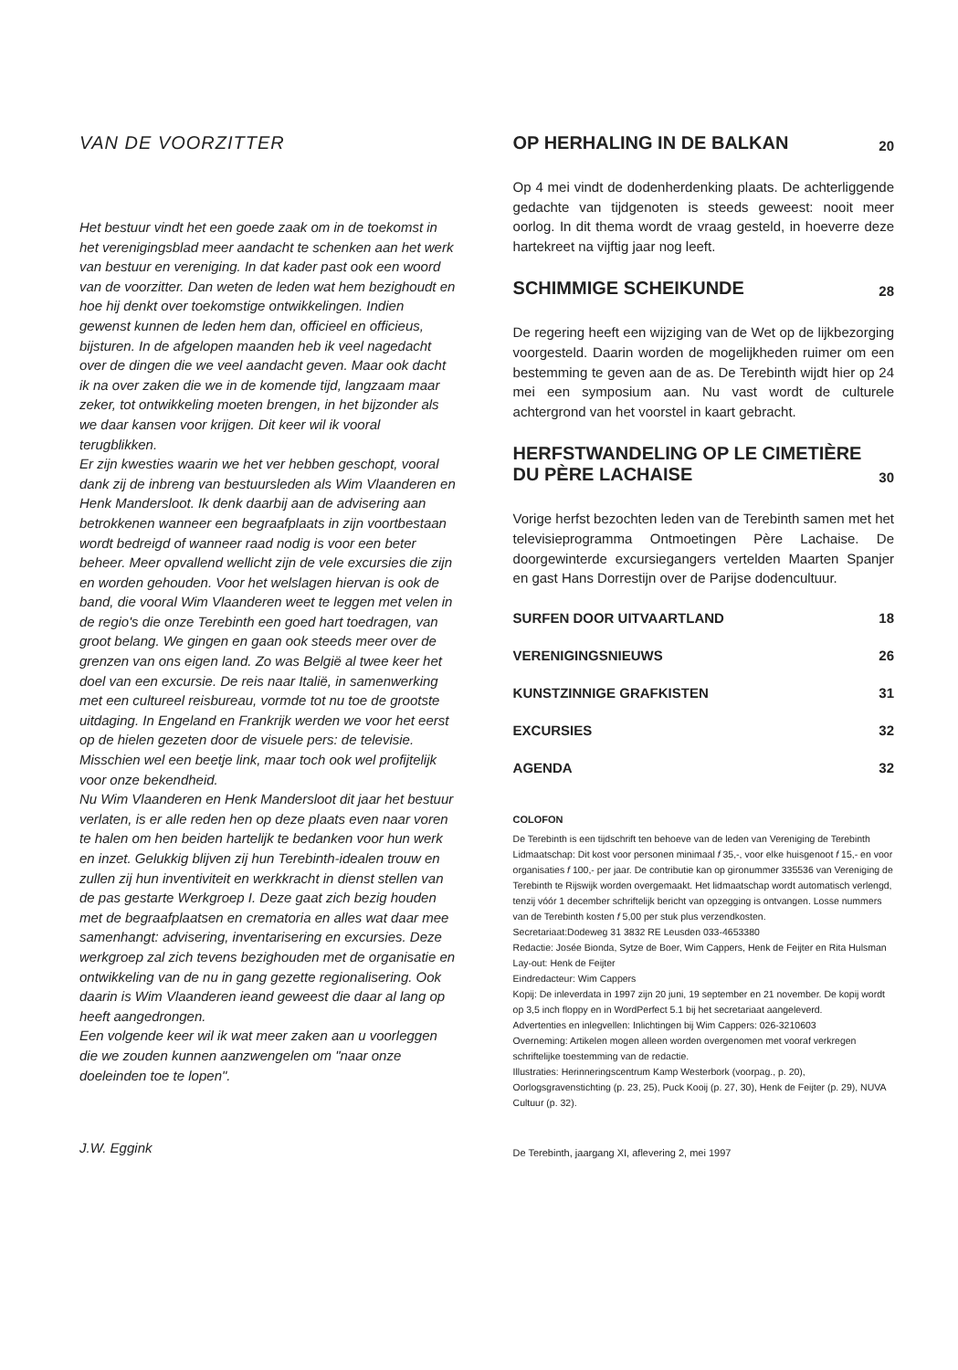VAN DE VOORZITTER
Het bestuur vindt het een goede zaak om in de toekomst in het verenigingsblad meer aandacht te schenken aan het werk van bestuur en vereniging. In dat kader past ook een woord van de voorzitter. Dan weten de leden wat hem bezighoudt en hoe hij denkt over toekomstige ontwikkelingen. Indien gewenst kunnen de leden hem dan, officieel en officieus, bijsturen. In de afgelopen maanden heb ik veel nagedacht over de dingen die we veel aandacht geven. Maar ook dacht ik na over zaken die we in de komende tijd, langzaam maar zeker, tot ontwikkeling moeten brengen, in het bijzonder als we daar kansen voor krijgen. Dit keer wil ik vooral terugblikken.
Er zijn kwesties waarin we het ver hebben geschopt, vooral dank zij de inbreng van bestuursleden als Wim Vlaanderen en Henk Mandersloot. Ik denk daarbij aan de advisering aan betrokkenen wanneer een begraafplaats in zijn voortbestaan wordt bedreigd of wanneer raad nodig is voor een beter beheer. Meer opvallend wellicht zijn de vele excursies die zijn en worden gehouden. Voor het welslagen hiervan is ook de band, die vooral Wim Vlaanderen weet te leggen met velen in de regio's die onze Terebinth een goed hart toedragen, van groot belang. We gingen en gaan ook steeds meer over de grenzen van ons eigen land. Zo was België al twee keer het doel van een excursie. De reis naar Italië, in samenwerking met een cultureel reisbureau, vormde tot nu toe de grootste uitdaging. In Engeland en Frankrijk werden we voor het eerst op de hielen gezeten door de visuele pers: de televisie. Misschien wel een beetje link, maar toch ook wel profijtelijk voor onze bekendheid.
Nu Wim Vlaanderen en Henk Mandersloot dit jaar het bestuur verlaten, is er alle reden hen op deze plaats even naar voren te halen om hen beiden hartelijk te bedanken voor hun werk en inzet. Gelukkig blijven zij hun Terebinth-idealen trouw en zullen zij hun inventiviteit en werkkracht in dienst stellen van de pas gestarte Werkgroep I. Deze gaat zich bezig houden met de begraafplaatsen en crematoria en alles wat daar mee samenhangt: advisering, inventarisering en excursies. Deze werkgroep zal zich tevens bezighouden met de organisatie en ontwikkeling van de nu in gang gezette regionalisering. Ook daarin is Wim Vlaanderen ieand geweest die daar al lang op heeft aangedrongen.
Een volgende keer wil ik wat meer zaken aan u voorleggen die we zouden kunnen aanzwengelen om "naar onze doeleinden toe te lopen".
J.W. Eggink
OP HERHALING IN DE BALKAN 20
Op 4 mei vindt de dodenherdenking plaats. De achterliggende gedachte van tijdgenoten is steeds geweest: nooit meer oorlog. In dit thema wordt de vraag gesteld, in hoeverre deze hartekreet na vijftig jaar nog leeft.
SCHIMMIGE SCHEIKUNDE 28
De regering heeft een wijziging van de Wet op de lijkbezorging voorgesteld. Daarin worden de mogelijkheden ruimer om een bestemming te geven aan de as. De Terebinth wijdt hier op 24 mei een symposium aan. Nu vast wordt de culturele achtergrond van het voorstel in kaart gebracht.
HERFSTWANDELING OP LE CIMETIÈRE
DU PÈRE LACHAISE 30
Vorige herfst bezochten leden van de Terebinth samen met het televisieprogramma Ontmoetingen Père Lachaise. De doorgewinterde excursiegangers vertelden Maarten Spanjer en gast Hans Dorrestijn over de Parijse dodencultuur.
SURFEN DOOR UITVAARTLAND 18
VERENIGINGSNIEUWS 26
KUNSTZINNIGE GRAFKISTEN 31
EXCURSIES 32
AGENDA 32
COLOFON
De Terebinth is een tijdschrift ten behoeve van de leden van Vereniging de Terebinth
Lidmaatschap: Dit kost voor personen minimaal f 35,-, voor elke huisgenoot f 15,- en voor organisaties f 100,- per jaar. De contributie kan op gironummer 335536 van Vereniging de Terebinth te Rijswijk worden overgemaakt. Het lidmaatschap wordt automatisch verlengd, tenzij vóór 1 december schriftelijk bericht van opzegging is ontvangen. Losse nummers van de Terebinth kosten f 5,00 per stuk plus verzendkosten.
Secretariaat:Dodeweg 31 3832 RE Leusden 033-4653380
Redactie: Josée Bionda, Sytze de Boer, Wim Cappers, Henk de Feijter en Rita Hulsman
Lay-out: Henk de Feijter
Eindredacteur: Wim Cappers
Kopij: De inleverdata in 1997 zijn 20 juni, 19 september en 21 november. De kopij wordt op 3,5 inch floppy en in WordPerfect 5.1 bij het secretariaat aangeleverd.
Advertenties en inlegvellen: Inlichtingen bij Wim Cappers: 026-3210603
Overneming: Artikelen mogen alleen worden overgenomen met vooraf verkregen schriftelijke toestemming van de redactie.
Illustraties: Herinneringscentrum Kamp Westerbork (voorpag., p. 20), Oorlogsgravenstichting (p. 23, 25), Puck Kooij (p. 27, 30), Henk de Feijter (p. 29), NUVA Cultuur (p. 32).
De Terebinth, jaargang XI, aflevering 2, mei 1997